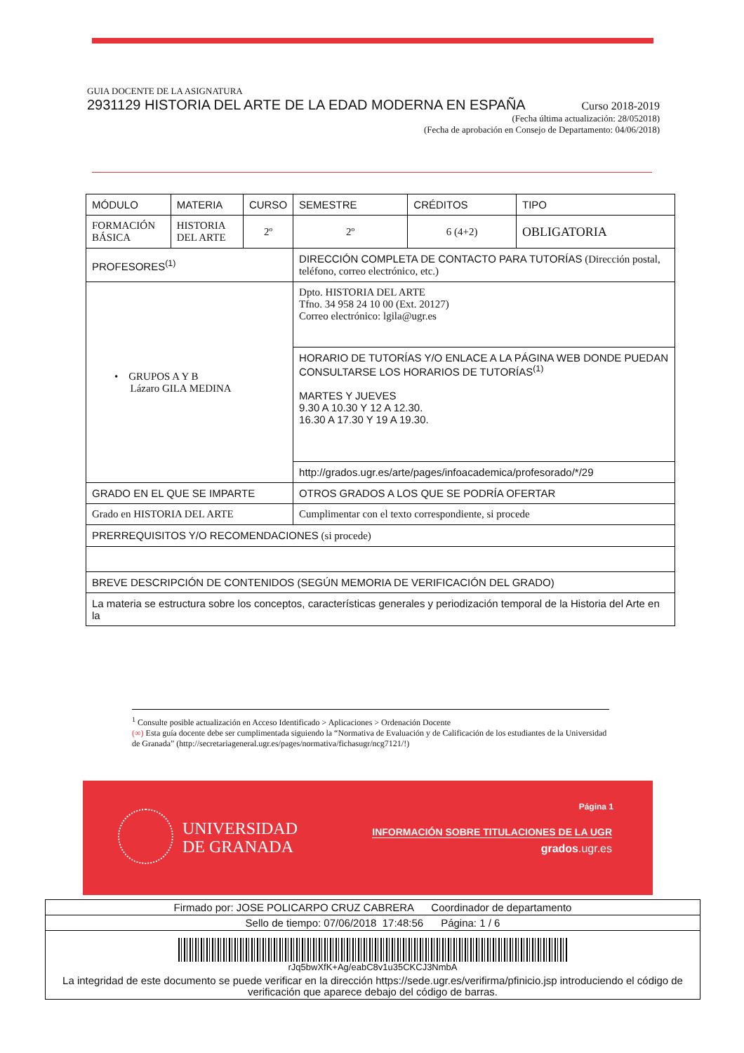GUIA DOCENTE DE LA ASIGNATURA
2931129 HISTORIA DEL ARTE DE LA EDAD MODERNA EN ESPAÑA Curso 2018-2019
(Fecha última actualización: 28/052018)
(Fecha de aprobación en Consejo de Departamento: 04/06/2018)
| MÓDULO | MATERIA | CURSO | SEMESTRE | CRÉDITOS | TIPO |
| FORMACIÓN BÁSICA | HISTORIA DEL ARTE | 2º | 2º | 6 (4+2) | OBLIGATORIA |
| PROFESORES<sup>(1)</sup> | | | DIRECCIÓN COMPLETA DE CONTACTO PARA TUTORÍAS (Dirección postal, teléfono, correo electrónico, etc.) | | |
| • GRUPOS A Y B Lázaro GILA MEDINA | | | Dpto. HISTORIA DEL ARTE Tfno. 34 958 24 10 00 (Ext. 20127) Correo electrónico: lgila@ugr.es | | |
| | | | HORARIO DE TUTORÍAS Y/O ENLACE A LA PÁGINA WEB DONDE PUEDAN CONSULTARSE LOS HORARIOS DE TUTORÍAS<sup>(1)</sup> MARTES Y JUEVES 9.30 A 10.30 Y 12 A 12.30. 16.30 A 17.30 Y 19 A 19.30. | | |
| | | | http://grados.ugr.es/arte/pages/infoacademica/profesorado/*/29 | | |
| GRADO EN EL QUE SE IMPARTE | | | OTROS GRADOS A LOS QUE SE PODRÍA OFERTAR | | |
| Grado en HISTORIA DEL ARTE | | | Cumplimentar con el texto correspondiente, si procede | | |
| PRERREQUISITOS Y/O RECOMENDACIONES (si procede) | | | | | |
| BREVE DESCRIPCIÓN DE CONTENIDOS (SEGÚN MEMORIA DE VERIFICACIÓN DEL GRADO) | | | | | |
| La materia se estructura sobre los conceptos, características generales y periodización temporal de la Historia del Arte en la | | | | | |
<sup>1</sup> Consulte posible actualización en Acceso Identificado > Aplicaciones > Ordenación Docente
(∞) Esta guía docente debe ser cumplimentada siguiendo la “Normativa de Evaluación y de Calificación de los estudiantes de la Universidad de Granada” (http://secretariageneral.ugr.es/pages/normativa/fichasugr/ncg7121/!)
UNIVERSIDAD
DE GRANADA
Página 1
INFORMACIÓN SOBRE TITULACIONES DE LA UGR
grados.ugr.es
| Firmado por: JOSE POLICARPO CRUZ CABRERA Coordinador de departamento |
| Sello de tiempo: 07/06/2018 17:48:56 Página: 1 / 6 |
| rJq5bwXfK+Ag/eabC8v1u35CKCJ3NmbA |
| La integridad de este documento se puede verificar en la dirección https://sede.ugr.es/verifirma/pfinicio.jsp introduciendo el código de verificación que aparece debajo del código de barras. |